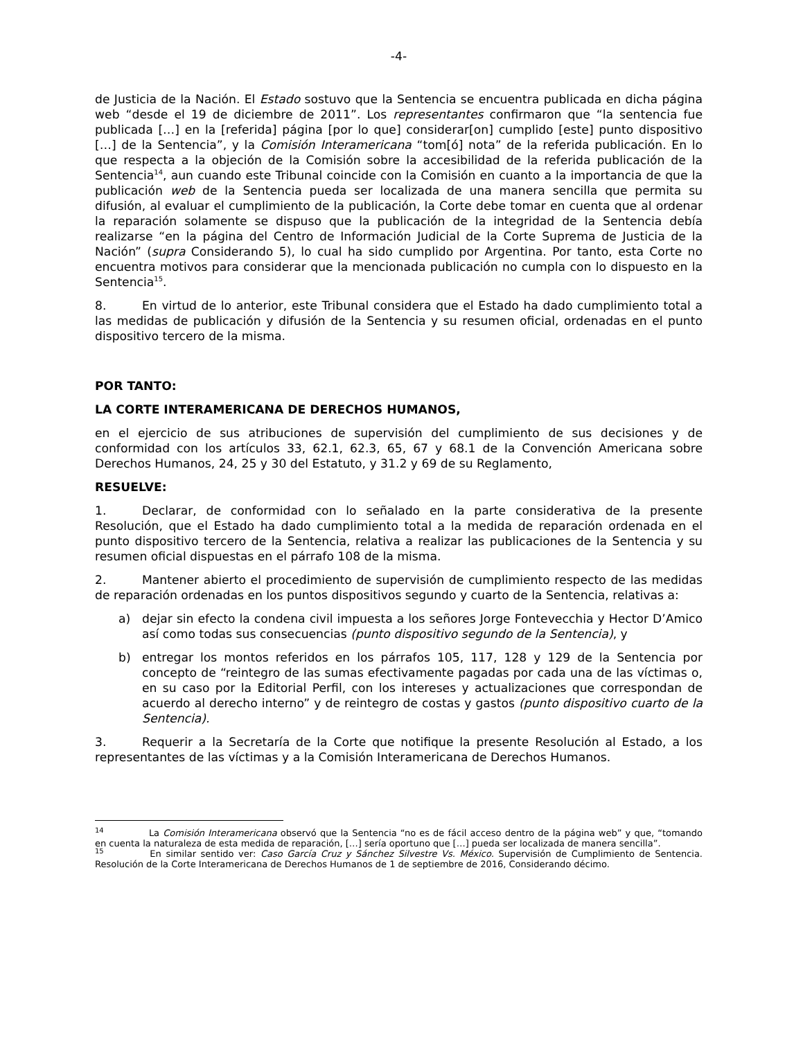-4-
de Justicia de la Nación. El Estado sostuvo que la Sentencia se encuentra publicada en dicha página web “desde el 19 de diciembre de 2011”. Los representantes confirmaron que “la sentencia fue publicada […] en la [referida] página [por lo que] considerar[on] cumplido [este] punto dispositivo […] de la Sentencia”, y la Comisión Interamericana “tom[ó] nota” de la referida publicación. En lo que respecta a la objeción de la Comisión sobre la accesibilidad de la referida publicación de la Sentencia<sup>14</sup>, aun cuando este Tribunal coincide con la Comisión en cuanto a la importancia de que la publicación web de la Sentencia pueda ser localizada de una manera sencilla que permita su difusión, al evaluar el cumplimiento de la publicación, la Corte debe tomar en cuenta que al ordenar la reparación solamente se dispuso que la publicación de la integridad de la Sentencia debía realizarse “en la página del Centro de Información Judicial de la Corte Suprema de Justicia de la Nación” (supra Considerando 5), lo cual ha sido cumplido por Argentina. Por tanto, esta Corte no encuentra motivos para considerar que la mencionada publicación no cumpla con lo dispuesto en la Sentencia<sup>15</sup>.
8. En virtud de lo anterior, este Tribunal considera que el Estado ha dado cumplimiento total a las medidas de publicación y difusión de la Sentencia y su resumen oficial, ordenadas en el punto dispositivo tercero de la misma.
POR TANTO:
LA CORTE INTERAMERICANA DE DERECHOS HUMANOS,
en el ejercicio de sus atribuciones de supervisión del cumplimiento de sus decisiones y de conformidad con los artículos 33, 62.1, 62.3, 65, 67 y 68.1 de la Convención Americana sobre Derechos Humanos, 24, 25 y 30 del Estatuto, y 31.2 y 69 de su Reglamento,
RESUELVE:
1. Declarar, de conformidad con lo señalado en la parte considerativa de la presente Resolución, que el Estado ha dado cumplimiento total a la medida de reparación ordenada en el punto dispositivo tercero de la Sentencia, relativa a realizar las publicaciones de la Sentencia y su resumen oficial dispuestas en el párrafo 108 de la misma.
2. Mantener abierto el procedimiento de supervisión de cumplimiento respecto de las medidas de reparación ordenadas en los puntos dispositivos segundo y cuarto de la Sentencia, relativas a:
a) dejar sin efecto la condena civil impuesta a los señores Jorge Fontevecchia y Hector D’Amico así como todas sus consecuencias (punto dispositivo segundo de la Sentencia), y
b) entregar los montos referidos en los párrafos 105, 117, 128 y 129 de la Sentencia por concepto de “reintegro de las sumas efectivamente pagadas por cada una de las víctimas o, en su caso por la Editorial Perfil, con los intereses y actualizaciones que correspondan de acuerdo al derecho interno” y de reintegro de costas y gastos (punto dispositivo cuarto de la Sentencia).
3. Requerir a la Secretaría de la Corte que notifique la presente Resolución al Estado, a los representantes de las víctimas y a la Comisión Interamericana de Derechos Humanos.
<sup>14</sup> La Comisión Interamericana observó que la Sentencia “no es de fácil acceso dentro de la página web” y que, “tomando en cuenta la naturaleza de esta medida de reparación, […] sería oportuno que […] pueda ser localizada de manera sencilla”.
<sup>15</sup> En similar sentido ver: Caso García Cruz y Sánchez Silvestre Vs. México. Supervisión de Cumplimiento de Sentencia. Resolución de la Corte Interamericana de Derechos Humanos de 1 de septiembre de 2016, Considerando décimo.